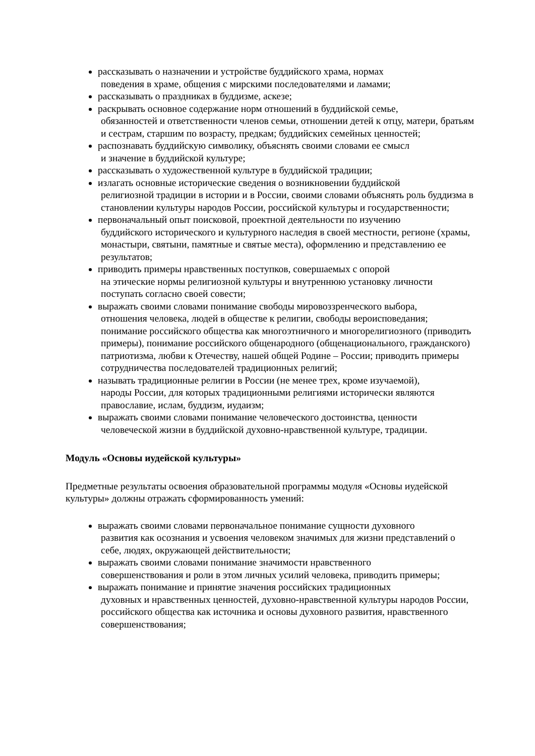рассказывать о назначении и устройстве буддийского храма, нормах
поведения в храме, общения с мирскими последователями и ламами;
рассказывать о праздниках в буддизме, аскезе;
раскрывать основное содержание норм отношений в буддийской семье,
обязанностей и ответственности членов семьи, отношении детей к отцу, матери, братьям и сестрам, старшим по возрасту, предкам; буддийских семейных ценностей;
распознавать буддийскую символику, объяснять своими словами ее смысл
и значение в буддийской культуре;
рассказывать о художественной культуре в буддийской традиции;
излагать основные исторические сведения о возникновении буддийской
религиозной традиции в истории и в России, своими словами объяснять роль буддизма в становлении культуры народов России, российской культуры и государственности;
первоначальный опыт поисковой, проектной деятельности по изучению
буддийского исторического и культурного наследия в своей местности, регионе (храмы, монастыри, святыни, памятные и святые места), оформлению и представлению ее результатов;
приводить примеры нравственных поступков, совершаемых с опорой
на этические нормы религиозной культуры и внутреннюю установку личности поступать согласно своей совести;
выражать своими словами понимание свободы мировоззренческого выбора,
отношения человека, людей в обществе к религии, свободы вероисповедания; понимание российского общества как многоэтничного и многорелигиозного (приводить примеры), понимание российского общенародного (общенационального, гражданского) патриотизма, любви к Отечеству, нашей общей Родине – России; приводить примеры сотрудничества последователей традиционных религий;
называть традиционные религии в России (не менее трех, кроме изучаемой),
народы России, для которых традиционными религиями исторически являются православие, ислам, буддизм, иудаизм;
выражать своими словами понимание человеческого достоинства, ценности
человеческой жизни в буддийской духовно-нравственной культуре, традиции.
Модуль «Основы иудейской культуры»
Предметные результаты освоения образовательной программы модуля «Основы иудейской культуры» должны отражать сформированность умений:
выражать своими словами первоначальное понимание сущности духовного
развития как осознания и усвоения человеком значимых для жизни представлений о себе, людях, окружающей действительности;
выражать своими словами понимание значимости нравственного
совершенствования и роли в этом личных усилий человека, приводить примеры;
выражать понимание и принятие значения российских традиционных
духовных и нравственных ценностей, духовно-нравственной культуры народов России, российского общества как источника и основы духовного развития, нравственного совершенствования;